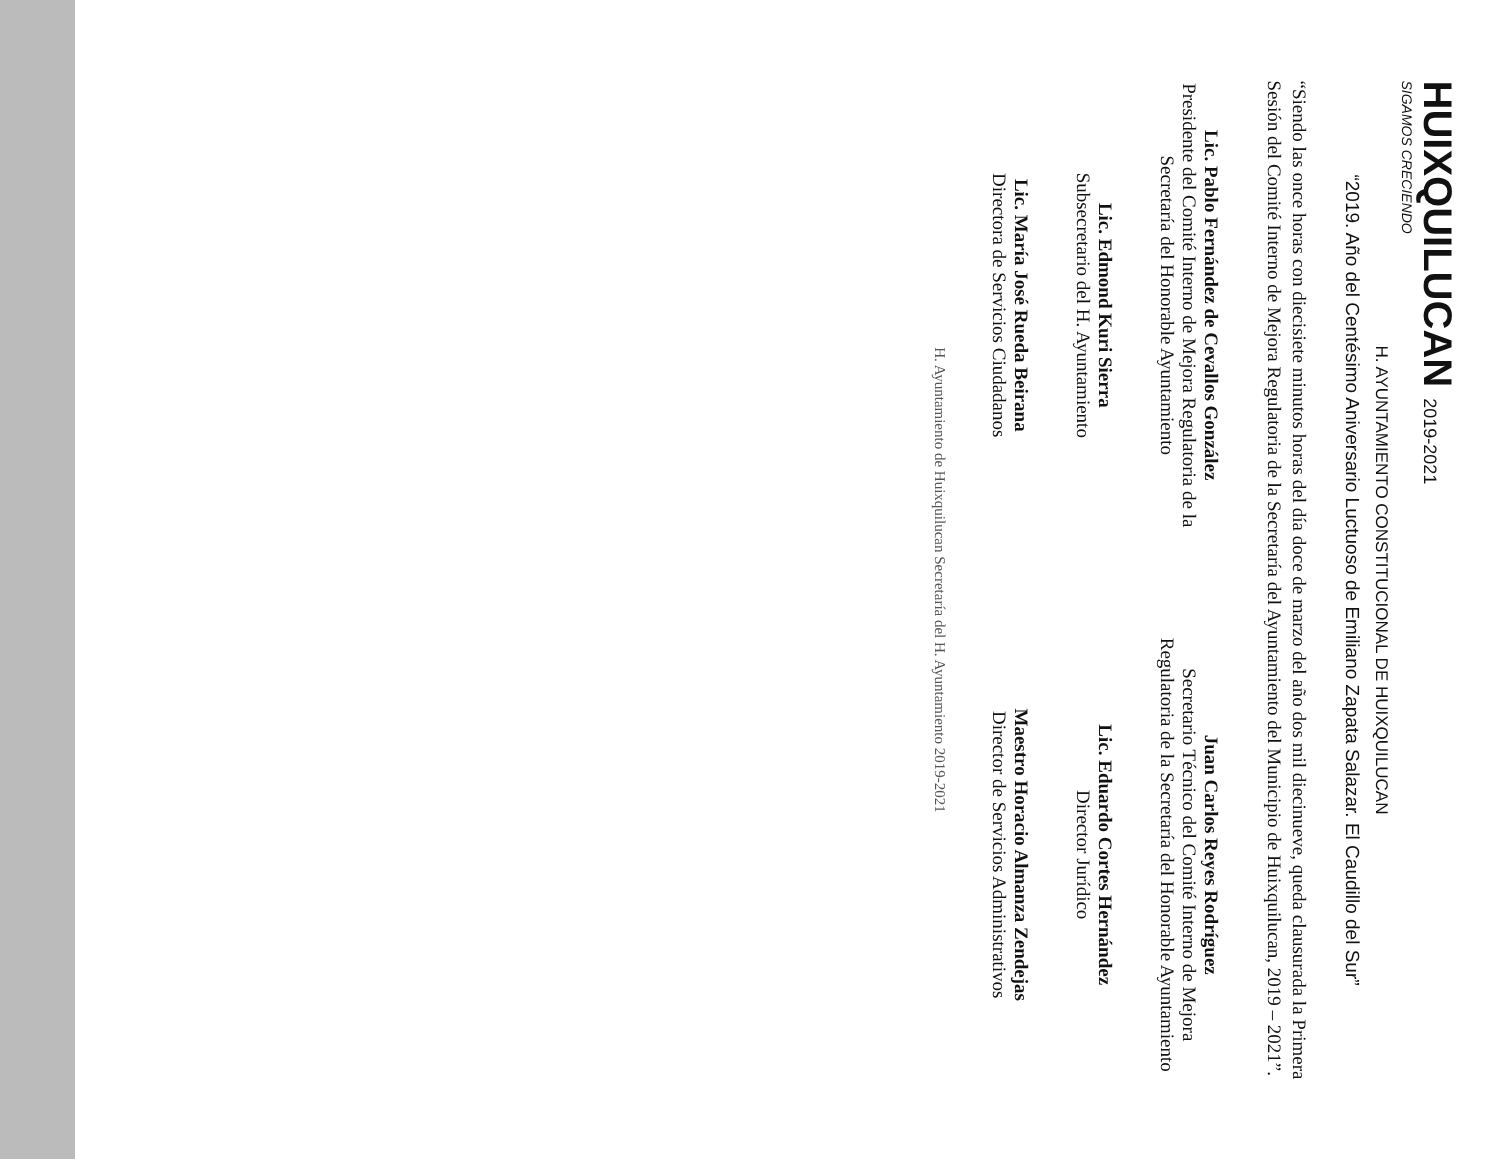HUIXQUILUCAN 2019-2021
SIGAMOS CRECIENDO
H. AYUNTAMIENTO CONSTITUCIONAL DE HUIXQUILUCAN
“2019. Año del Centésimo Aniversario Luctuoso de Emiliano Zapata Salazar. El Caudillo del Sur”
“Siendo las once horas con diecisiete minutos horas del día doce de marzo del año dos mil diecinueve, queda clausurada la Primera Sesión del Comité Interno de Mejora Regulatoria de la Secretaría del Ayuntamiento del Municipio de Huixquilucan, 2019 – 2021”.
Lic. Pablo Fernández de Cevallos González
Presidente del Comité Interno de Mejora Regulatoria de la Secretaría del Honorable Ayuntamiento
Juan Carlos Reyes Rodríguez
Secretario Técnico del Comité Interno de Mejora Regulatoria de la Secretaría del Honorable Ayuntamiento
Lic. Edmond Kuri Sierra
Subsecretario del H. Ayuntamiento
Lic. Eduardo Cortes Hernández
Director Jurídico
Lic. María José Rueda Beirana
Directora de Servicios Ciudadanos
Maestro Horacio Almanza Zendejas
Director de Servicios Administrativos
H. Ayuntamiento de Huixquilucan Secretaría del H. Ayuntamiento 2019-2021